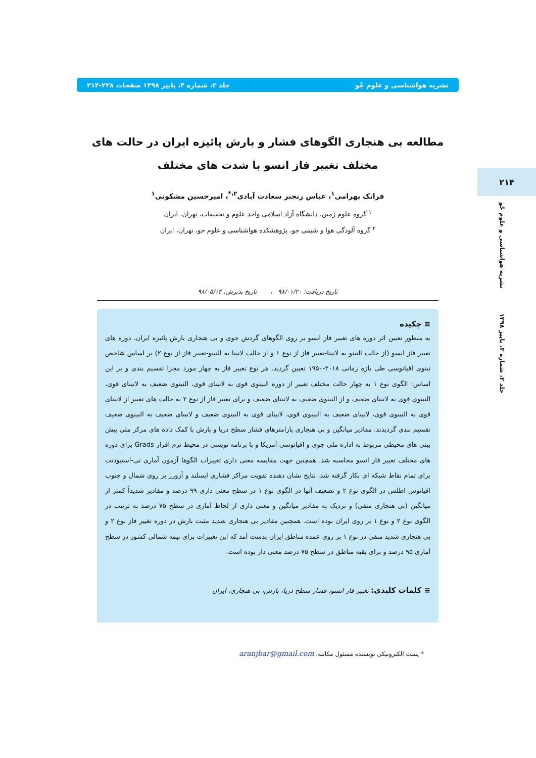نشریه هواشناسی و علوم جّو جلد ۲، شماره ۳، پاییز ۱۳۹۸ صفحات ۲۲۸-۲۱۴
۲۱۴
نشریه هواشناسی و علوم جّو
جلد ۲، شماره ۳، پاییز ۱۳۹۸
مطالعه بی هنجاری الگوهای فشار و بارش پائیزه ایران در حالت های مختلف تغییر فاز انسو با شدت های مختلف
فرانک بهرامی<sup>۱</sup>، عباس رنجبر سعادت آبادی<sup>۲،*</sup>، امیرحسین مشکوتی<sup>۱</sup>
<sup>۱</sup> گروه علوم زمین، دانشگاه آزاد اسلامی واحد علوم و تحقیقات، تهران، ایران
<sup>۲</sup> گروه آلودگی هوا و شیمی جو، پژوهشکده هواشناسی و علوم جو، تهران، ایران
تاریخ دریافت: ۹۸/۰۱/۲۰ ، تاریخ پذیرش: ۹۸/۰۵/۱۴
≡ چکیده
به منظور تعیین اثر دوره های تغییر فاز انسو بر روی الگوهای گردش جوی و بی هنجاری بارش پائیزه ایران، دوره های تغییر فاز انسو (از حالت النینو به لانینا-تغییر فاز از نوع ۱ و از حالت لانینا به النینو-تغییر فاز از نوع ۲) بر اساس شاخص نینوی اقیانوسی طی بازه زمانی ۲۰۱۸-۱۹۵۰ تعیین گردید. هر نوع تغییر فاز به چهار مورد مجزا تقسیم بندی و بر این اساس: الگوی نوع ۱ به چهار حالت مختلف تغییر از دوره النینوی قوی به لانینای قوی، النینوی ضعیف به لانینای قوی، النینوی قوی به لانینای ضعیف و از النینوی ضعیف به لانینای ضعیف و برای تغییر فاز از نوع ۲ به حالت های تغییر از لانینای قوی به النینوی قوی، لانینای ضعیف به النینوی قوی، لانینای قوی به النینوی ضعیف و لانینای ضعیف به النینوی ضعیف تقسیم بندی گردیدند. مقادیر میانگین و بی هنجاری پارامترهای فشار سطح دریا و بارش با کمک داده های مرکز ملی پیش بینی های محیطی مربوط به اداره ملی جوی و اقیانوسی آمریکا و با برنامه نویسی در محیط نرم افزار Grads برای دوره های مختلف تغییر فاز انسو محاسبه شد. همچنین جهت مقایسه معنی داری تغییرات الگوها آزمون آماری تی-استیودنت برای تمام نقاط شبکه ای بکار گرفته شد. نتایج نشان دهنده تقویت مراکز فشاری ایسلند و آزورز بر روی شمال و جنوب اقیانوس اطلس در الگوی نوع ۲ و تضعیف آنها در الگوی نوع ۱ در سطح معنی داری ۹۹ درصد و مقادیر شدیداً کمتر از میانگین (بی هنجاری منفی) و نزدیک به مقادیر میانگین و معنی داری از لحاظ آماری در سطح ۷۵ درصد به ترتیب در الگوی نوع ۲ و نوع ۱ بر روی ایران بوده است. همچنین مقادیر بی هنجاری شدید مثبت بارش در دوره تغییر فاز نوع ۲ و بی هنجاری شدید منفی در نوع ۱ بر روی عمده مناطق ایران بدست آمد که این تغییرات برای نیمه شمالی کشور در سطح آماری ۹۵ درصد و برای بقیه مناطق در سطح ۷۵ درصد معنی دار بوده است.
≡ کلمات کلیدی: تغییر فاز انسو، فشار سطح دریا، بارش، بی هنجاری، ایران
* پست الکترونیکی نویسنده مسئول مکاتبه: aranjbar@gmail.com